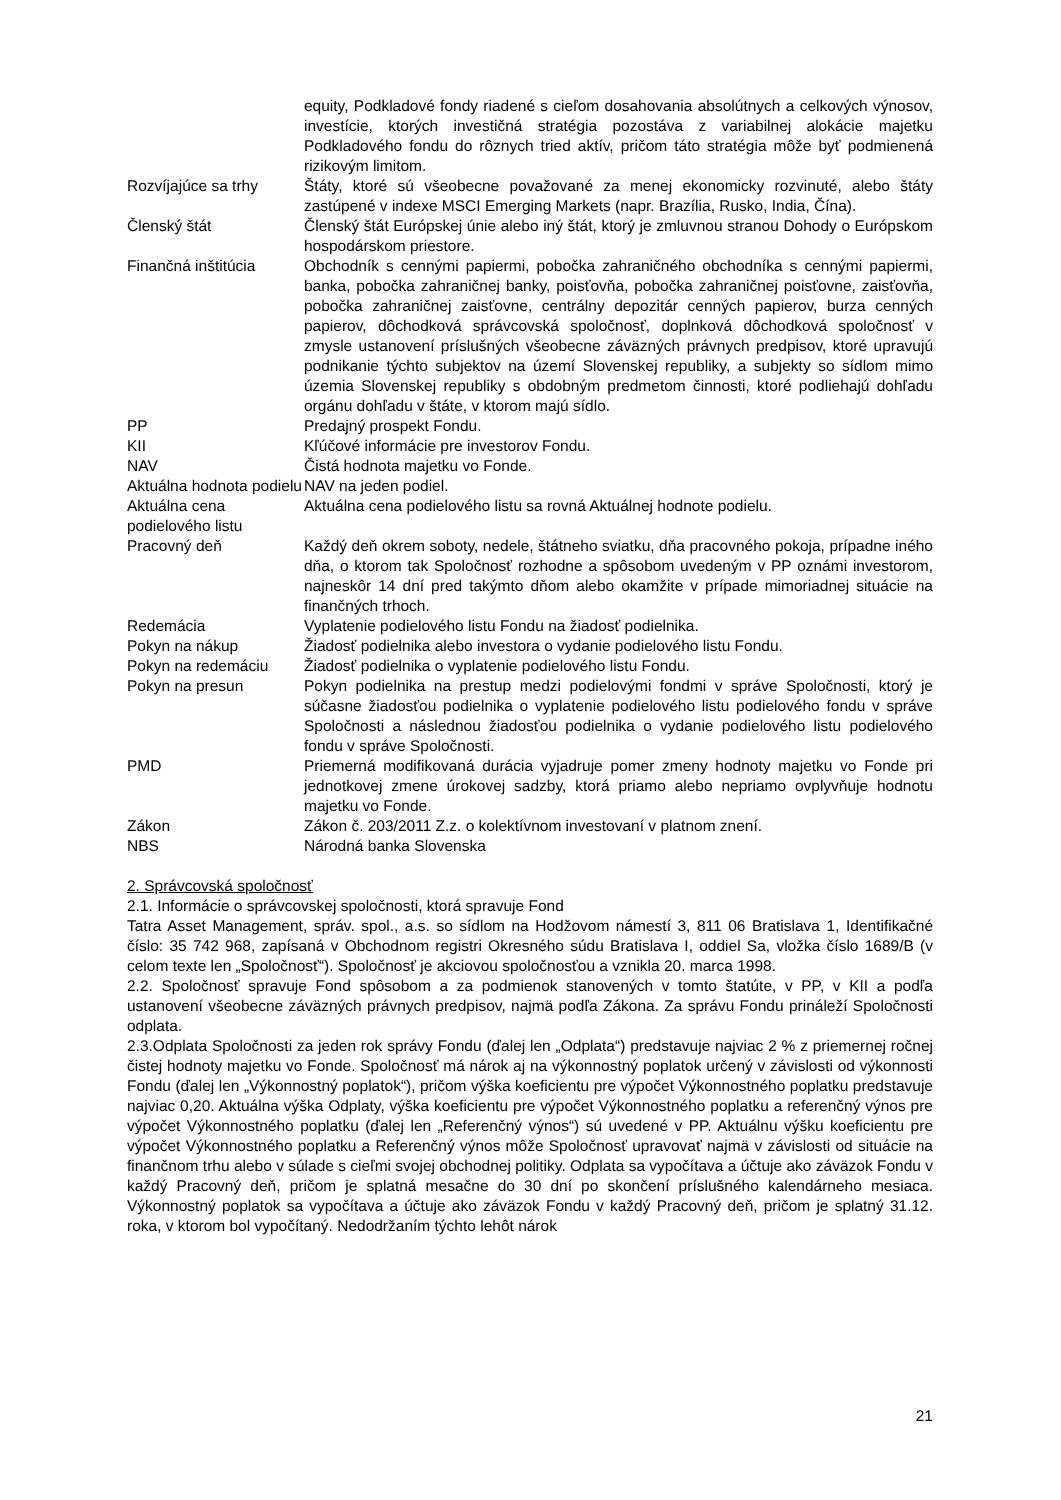| | equity, Podkladové fondy riadené s cieľom dosahovania absolútnych a celkových výnosov, investície, ktorých investičná stratégia pozostáva z variabilnej alokácie majetku Podkladového fondu do rôznych tried aktív, pričom táto stratégia môže byť podmienená rizikovým limitom. |
| Rozvíjajúce sa trhy | Štáty, ktoré sú všeobecne považované za menej ekonomicky rozvinuté, alebo štáty zastúpené v indexe MSCI Emerging Markets (napr. Brazília, Rusko, India, Čína). |
| Členský štát | Členský štát Európskej únie alebo iný štát, ktorý je zmluvnou stranou Dohody o Európskom hospodárskom priestore. |
| Finančná inštitúcia | Obchodník s cennými papiermi, pobočka zahraničného obchodníka s cennými papiermi, banka, pobočka zahraničnej banky, poisťovňa, pobočka zahraničnej poisťovne, zaisťovňa, pobočka zahraničnej zaisťovne, centrálny depozitár cenných papierov, burza cenných papierov, dôchodková správcovská spoločnosť, doplnková dôchodková spoločnosť v zmysle ustanovení príslušných všeobecne záväzných právnych predpisov, ktoré upravujú podnikanie týchto subjektov na území Slovenskej republiky, a subjekty so sídlom mimo územia Slovenskej republiky s obdobným predmetom činnosti, ktoré podliehajú dohľadu orgánu dohľadu v štáte, v ktorom majú sídlo. |
| PP | Predajný prospekt Fondu. |
| KII | Kľúčové informácie pre investorov Fondu. |
| NAV | Čistá hodnota majetku vo Fonde. |
| Aktuálna hodnota podielu | NAV na jeden podiel. |
| Aktuálna cena podielového listu | Aktuálna cena podielového listu sa rovná Aktuálnej hodnote podielu. |
| Pracovný deň | Každý deň okrem soboty, nedele, štátneho sviatku, dňa pracovného pokoja, prípadne iného dňa, o ktorom tak Spoločnosť rozhodne a spôsobom uvedeným v PP oznámi investorom, najneskôr 14 dní pred takýmto dňom alebo okamžite v prípade mimoriadnej situácie na finančných trhoch. |
| Redemácia | Vyplatenie podielového listu Fondu na žiadosť podielnika. |
| Pokyn na nákup | Žiadosť podielnika alebo investora o vydanie podielového listu Fondu. |
| Pokyn na redemáciu | Žiadosť podielnika o vyplatenie podielového listu Fondu. |
| Pokyn na presun | Pokyn podielnika na prestup medzi podielovými fondmi v správe Spoločnosti, ktorý je súčasne žiadosťou podielnika o vyplatenie podielového listu podielového fondu v správe Spoločnosti a následnou žiadosťou podielnika o vydanie podielového listu podielového fondu v správe Spoločnosti. |
| PMD | Priemerná modifikovaná durácia vyjadruje pomer zmeny hodnoty majetku vo Fonde pri jednotkovej zmene úrokovej sadzby, ktorá priamo alebo nepriamo ovplyvňuje hodnotu majetku vo Fonde. |
| Zákon | Zákon č. 203/2011 Z.z. o kolektívnom investovaní v platnom znení. |
| NBS | Národná banka Slovenska |
2. Správcovská spoločnosť
2.1. Informácie o správcovskej spoločnosti, ktorá spravuje Fond
Tatra Asset Management, správ. spol., a.s. so sídlom na Hodžovom námestí 3, 811 06 Bratislava 1, Identifikačné číslo: 35 742 968, zapísaná v Obchodnom registri Okresného súdu Bratislava I, oddiel Sa, vložka číslo 1689/B (v celom texte len „Spoločnosť“). Spoločnosť je akciovou spoločnosťou a vznikla 20. marca 1998.
2.2. Spoločnosť spravuje Fond spôsobom a za podmienok stanovených v tomto štatúte, v PP, v KII a podľa ustanovení všeobecne záväzných právnych predpisov, najmä podľa Zákona. Za správu Fondu prináleží Spoločnosti odplata.
2.3.Odplata Spoločnosti za jeden rok správy Fondu (ďalej len „Odplata“) predstavuje najviac 2 % z priemernej ročnej čistej hodnoty majetku vo Fonde. Spoločnosť má nárok aj na výkonnostný poplatok určený v závislosti od výkonnosti Fondu (ďalej len „Výkonnostný poplatok“), pričom výška koeficientu pre výpočet Výkonnostného poplatku predstavuje najviac 0,20. Aktuálna výška Odplaty, výška koeficientu pre výpočet Výkonnostného poplatku a referenčný výnos pre výpočet Výkonnostného poplatku (ďalej len „Referenčný výnos“) sú uvedené v PP. Aktuálnu výšku koeficientu pre výpočet Výkonnostného poplatku a Referenčný výnos môže Spoločnosť upravovať najmä v závislosti od situácie na finančnom trhu alebo v súlade s cieľmi svojej obchodnej politiky. Odplata sa vypočítava a účtuje ako záväzok Fondu v každý Pracovný deň, pričom je splatná mesačne do 30 dní po skončení príslušného kalendárneho mesiaca. Výkonnostný poplatok sa vypočítava a účtuje ako záväzok Fondu v každý Pracovný deň, pričom je splatný 31.12. roka, v ktorom bol vypočítaný. Nedodržaním týchto lehôt nárok
21